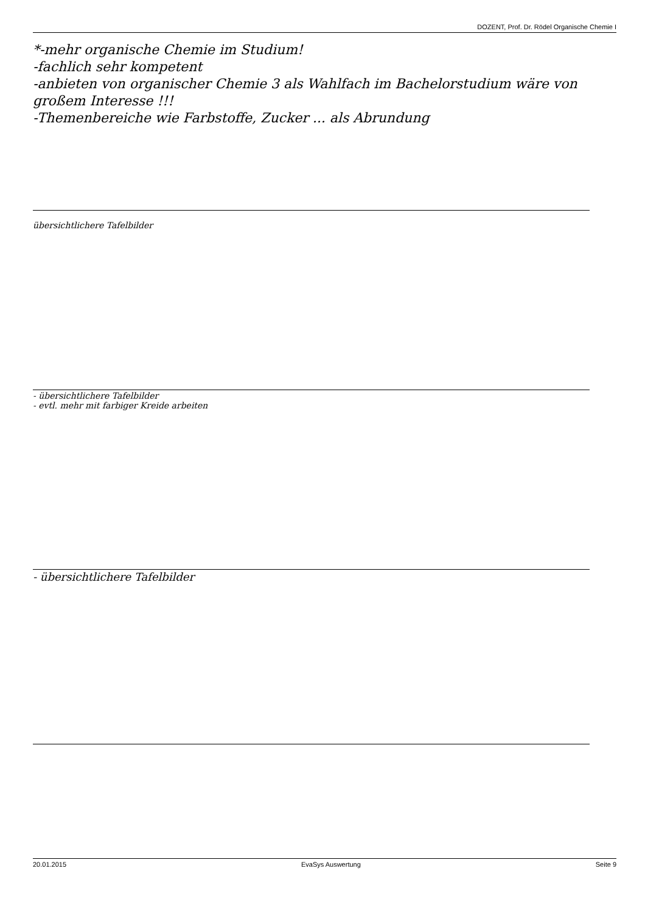DOZENT, Prof. Dr. Rödel Organische Chemie I
*-mehr organische Chemie im Studium!
-fachlich sehr kompetent
-anbieten von organischer Chemie 3 als Wahlfach im Bachelorstudium wäre von großem Interesse !!!
-Themenbereiche wie Farbstoffe, Zucker ... als Abrundung
übersichtlichere Tafelbilder
- übersichtlichere Tafelbilder
- evtl. mehr mit farbiger Kreide arbeiten
- übersichtlichere Tafelbilder
20.01.2015 EvaSys Auswertung Seite 9